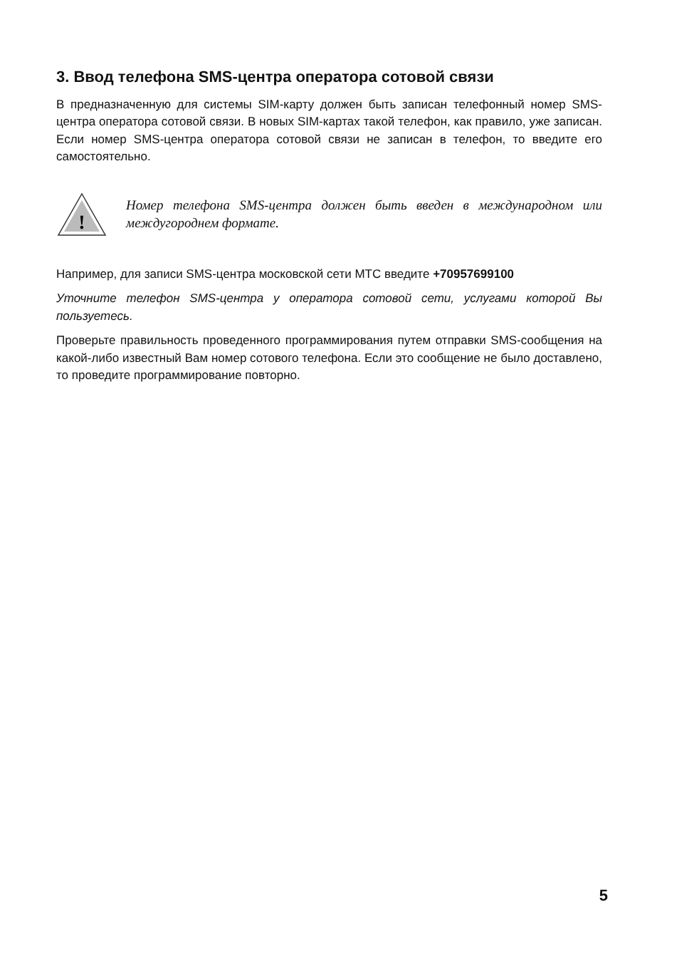3. Ввод телефона SMS-центра оператора сотовой связи
В предназначенную для системы SIM-карту должен быть записан телефонный номер SMS-центра оператора сотовой связи. В новых SIM-картах такой телефон, как правило, уже записан. Если номер SMS-центра оператора сотовой связи не записан в телефон, то введите его самостоятельно.
!
Номер телефона SMS-центра должен быть введен в международном или междугороднем формате.
Например, для записи SMS-центра московской сети МТС введите +70957699100
Уточните телефон SMS-центра у оператора сотовой сети, услугами которой Вы пользуетесь.
Проверьте правильность проведенного программирования путем отправки SMS-сообщения на какой-либо известный Вам номер сотового телефона. Если это сообщение не было доставлено, то проведите программирование повторно.
5